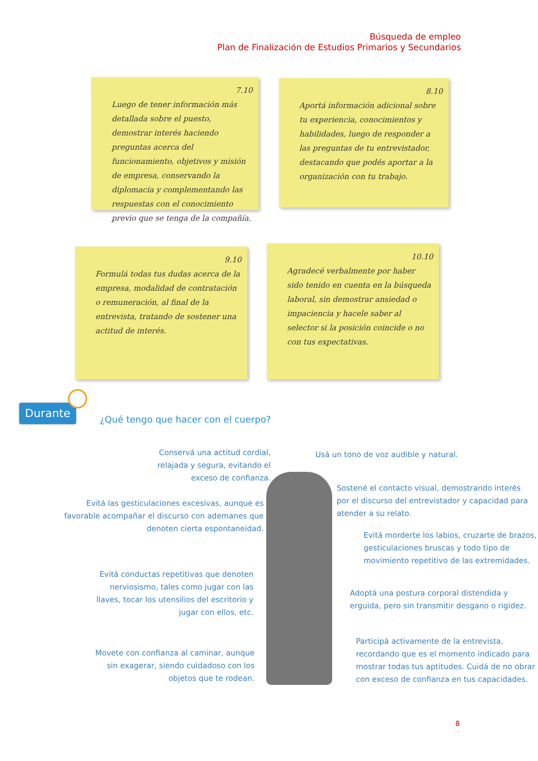Búsqueda de empleo
Plan de Finalización de Estudios Primarios y Secundarios
7.10
Luego de tener información más detallada sobre el puesto, demostrar interés haciendo preguntas acerca del funcionamiento, objetivos y misión de empresa, conservando la diplomacia y complementando las respuestas con el conocimiento previo que se tenga de la compañía.
8.10
Aportá información adicional sobre tu experiencia, conocimientos y habilidades, luego de responder a las preguntas de tu entrevistador, destacando que podés aportar a la organización con tu trabajo.
9.10
Formulá todas tus dudas acerca de la empresa, modalidad de contratación o remuneración, al final de la entrevista, tratando de sostener una actitud de interés.
10.10
Agradecé verbalmente por haber sido tenido en cuenta en la búsqueda laboral, sin demostrar ansiedad o impaciencia y hacele saber al selector si la posición coincide o no con tus expectativas.
Durante
¿Qué tengo que hacer con el cuerpo?
Conservá una actitud cordial, relajada y segura, evitando el exceso de confianza.
Evitá las gesticulaciones excesivas, aunque es favorable acompañar el discurso con ademanes que denoten cierta espontaneidad.
Evitá conductas repetitivas que denoten nerviosismo, tales como jugar con las llaves, tocar los utensilios del escritorio y jugar con ellos, etc.
Movete con confianza al caminar, aunque sin exagerar, siendo cuidadoso con los objetos que te rodean.
Usá un tono de voz audible y natural.
Sostené el contacto visual, demostrando interés por el discurso del entrevistador y capacidad para atender a su relato.
Evitá morderte los labios, cruzarte de brazos, gesticulaciones bruscas y todo tipo de movimiento repetitivo de las extremidades.
Adoptá una postura corporal distendida y erguida, pero sin transmitir desgano o rigidez.
Participá activamente de la entrevista, recordando que es el momento indicado para mostrar todas tus aptitudes. Cuidá de no obrar con exceso de confianza en tus capacidades.
8